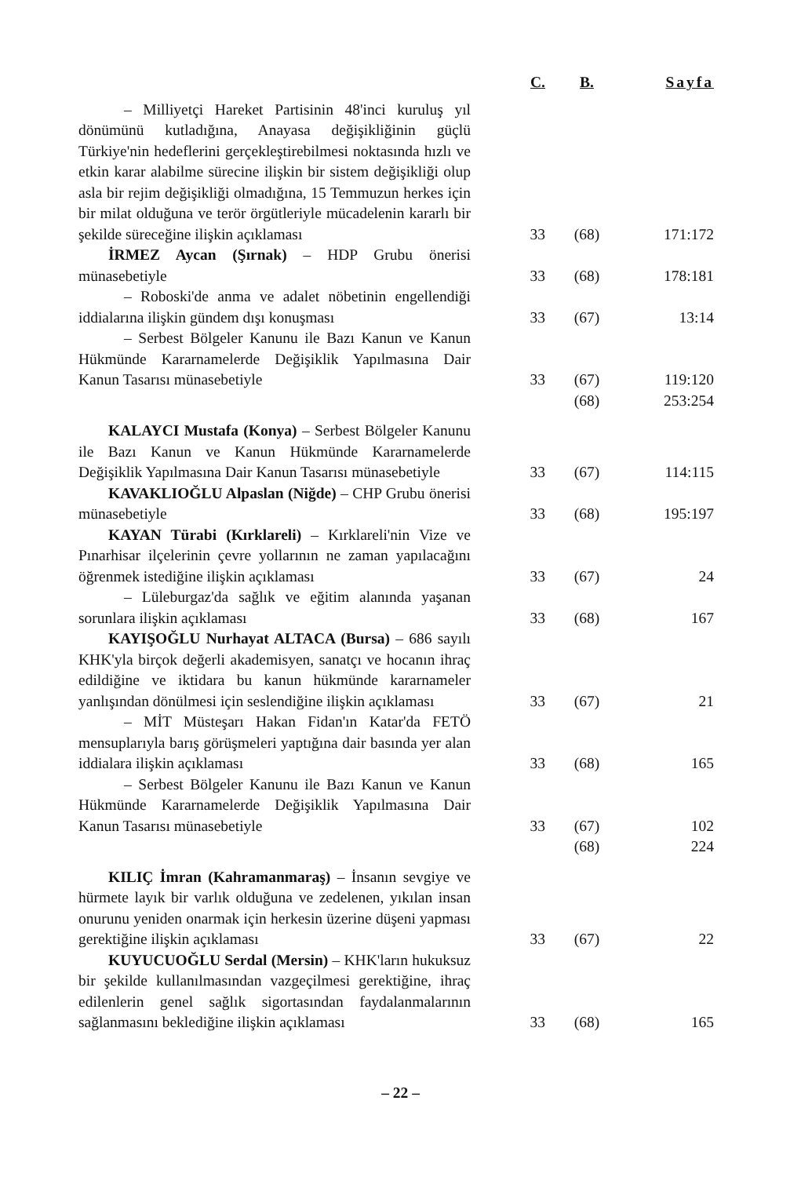| | C. | B. | Sayfa |
| --- | --- | --- | --- |
| – Milliyetçi Hareket Partisinin 48'inci kuruluş yıl dönümünü kutladığına, Anayasa değişikliğinin güçlü Türkiye'nin hedeflerini gerçekleştirebilmesi noktasında hızlı ve etkin karar alabilme sürecine ilişkin bir sistem değişikliği olup asla bir rejim değişikliği olmadığına, 15 Temmuzun herkes için bir milat olduğuna ve terör örgütleriyle mücadelenin kararlı bir şekilde süreceğine ilişkin açıklaması | 33 | (68) | 171:172 |
| İRMEZ Aycan (Şırnak) – HDP Grubu önerisi münasebetiyle | 33 | (68) | 178:181 |
| – Roboski'de anma ve adalet nöbetinin engellendiği iddialarına ilişkin gündem dışı konuşması | 33 | (67) | 13:14 |
| – Serbest Bölgeler Kanunu ile Bazı Kanun ve Kanun Hükmünde Kararnamelerde Değişiklik Yapılmasına Dair Kanun Tasarısı münasebetiyle | 33 | (67) | 119:120 |
| | | (68) | 253:254 |
| KALAYCI Mustafa (Konya) – Serbest Bölgeler Kanunu ile Bazı Kanun ve Kanun Hükmünde Kararnamelerde Değişiklik Yapılmasına Dair Kanun Tasarısı münasebetiyle | 33 | (67) | 114:115 |
| KAVAKLIOĞLU Alpaslan (Niğde) – CHP Grubu önerisi münasebetiyle | 33 | (68) | 195:197 |
| KAYAN Türabi (Kırklareli) – Kırklareli'nin Vize ve Pınarhisar ilçelerinin çevre yollarının ne zaman yapılacağını öğrenmek istediğine ilişkin açıklaması | 33 | (67) | 24 |
| – Lüleburgaz'da sağlık ve eğitim alanında yaşanan sorunlara ilişkin açıklaması | 33 | (68) | 167 |
| KAYIŞOĞLU Nurhayat ALTACA (Bursa) – 686 sayılı KHK'yla birçok değerli akademisyen, sanatçı ve hocanın ihraç edildiğine ve iktidara bu kanun hükmünde kararnameler yanlışından dönülmesi için seslendiğine ilişkin açıklaması | 33 | (67) | 21 |
| – MİT Müsteşarı Hakan Fidan'ın Katar'da FETÖ mensuplarıyla barış görüşmeleri yaptığına dair basında yer alan iddialara ilişkin açıklaması | 33 | (68) | 165 |
| – Serbest Bölgeler Kanunu ile Bazı Kanun ve Kanun Hükmünde Kararnamelerde Değişiklik Yapılmasına Dair Kanun Tasarısı münasebetiyle | 33 | (67) | 102 |
| | | (68) | 224 |
| KILIÇ İmran (Kahramanmaraş) – İnsanın sevgiye ve hürmete layık bir varlık olduğuna ve zedelenen, yıkılan insan onurunu yeniden onarmak için herkesin üzerine düşeni yapması gerektiğine ilişkin açıklaması | 33 | (67) | 22 |
| KUYUCUOĞLU Serdal (Mersin) – KHK'ların hukuksuz bir şekilde kullanılmasından vazgeçilmesi gerektiğine, ihraç edilenlerin genel sağlık sigortasından faydalanmalarının sağlanmasını beklediğine ilişkin açıklaması | 33 | (68) | 165 |
– 22 –